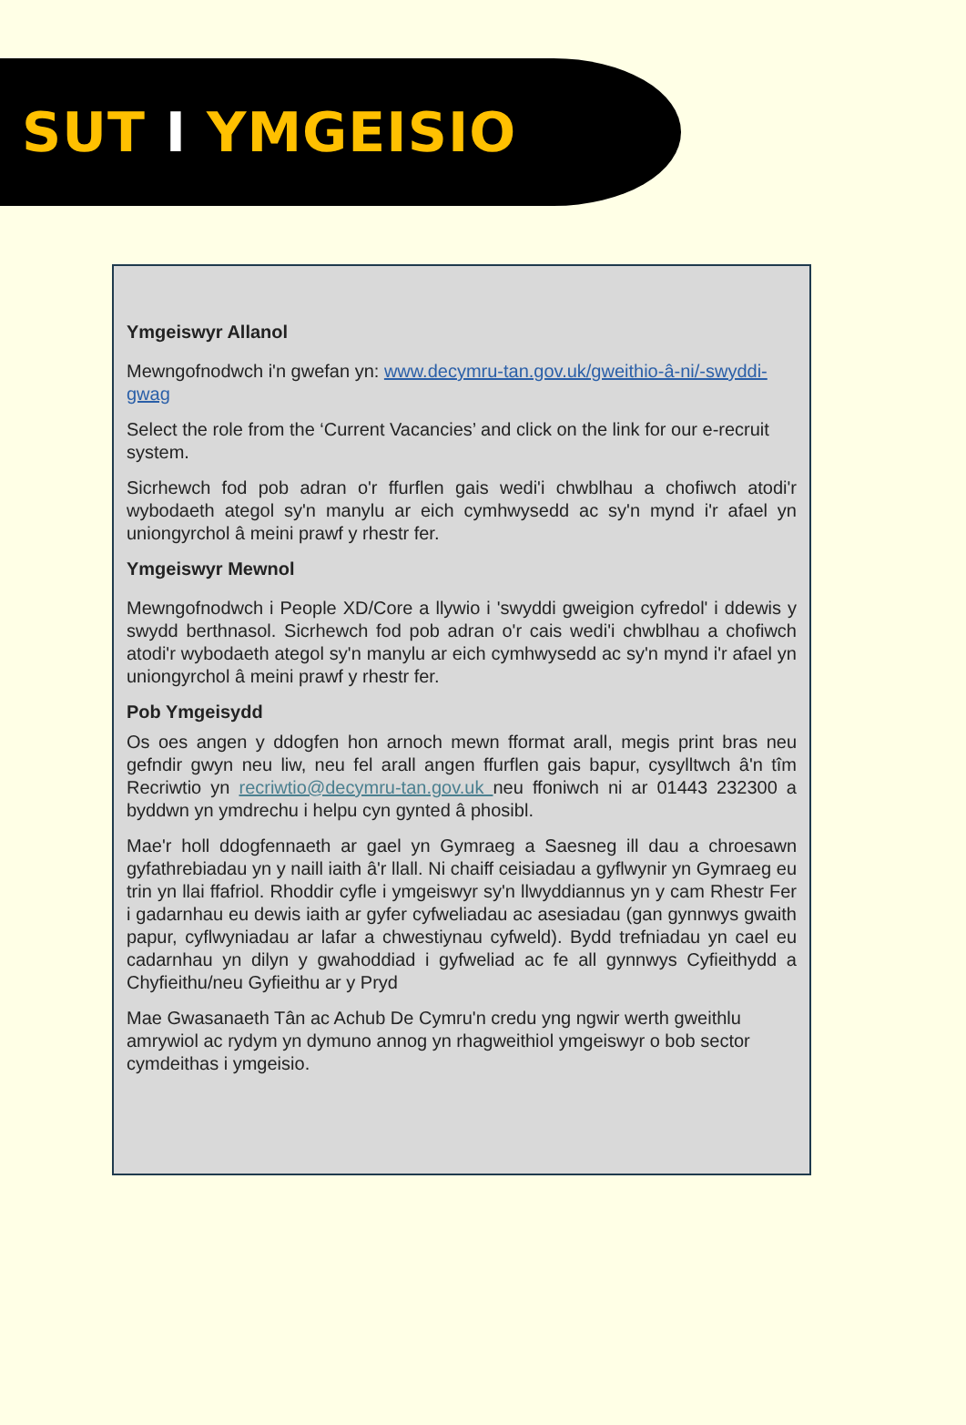SUT I YMGEISIO
Ymgeiswyr Allanol
Mewngofnodwch i'n gwefan yn: www.decymru-tan.gov.uk/gweithio-â-ni/-swyddi-gwag
Select the role from the ‘Current Vacancies’ and click on the link for our e-recruit system.
Sicrhewch fod pob adran o'r ffurflen gais wedi'i chwblhau a chofiwch atodi'r wybodaeth ategol sy'n manylu ar eich cymhwysedd ac sy'n mynd i'r afael yn uniongyrchol â meini prawf y rhestr fer.
Ymgeiswyr Mewnol
Mewngofnodwch i People XD/Core a llywio i 'swyddi gweigion cyfredol' i ddewis y swydd berthnasol. Sicrhewch fod pob adran o'r cais wedi'i chwblhau a chofiwch atodi'r wybodaeth ategol sy'n manylu ar eich cymhwysedd ac sy'n mynd i'r afael yn uniongyrchol â meini prawf y rhestr fer.
Pob Ymgeisydd
Os oes angen y ddogfen hon arnoch mewn fformat arall, megis print bras neu gefndir gwyn neu liw, neu fel arall angen ffurflen gais bapur, cysylltwch â'n tîm Recriwtio yn recriwtio@decymru-tan.gov.uk neu ffoniwch ni ar 01443 232300 a byddwn yn ymdrechu i helpu cyn gynted â phosibl.
Mae'r holl ddogfennaeth ar gael yn Gymraeg a Saesneg ill dau a chroesawn gyfathrebiadau yn y naill iaith â'r llall. Ni chaiff ceisiadau a gyflwynir yn Gymraeg eu trin yn llai ffafriol. Rhoddir cyfle i ymgeiswyr sy'n llwyddiannus yn y cam Rhestr Fer i gadarnhau eu dewis iaith ar gyfer cyfweliadau ac asesiadau (gan gynnwys gwaith papur, cyflwyniadau ar lafar a chwestiynau cyfweld). Bydd trefniadau yn cael eu cadarnhau yn dilyn y gwahoddiad i gyfweliad ac fe all gynnwys Cyfieithydd a Chyfieithu/neu Gyfieithu ar y Pryd
Mae Gwasanaeth Tân ac Achub De Cymru'n credu yng ngwir werth gweithlu amrywiol ac rydym yn dymuno annog yn rhagweithiol ymgeiswyr o bob sector cymdeithas i ymgeisio.